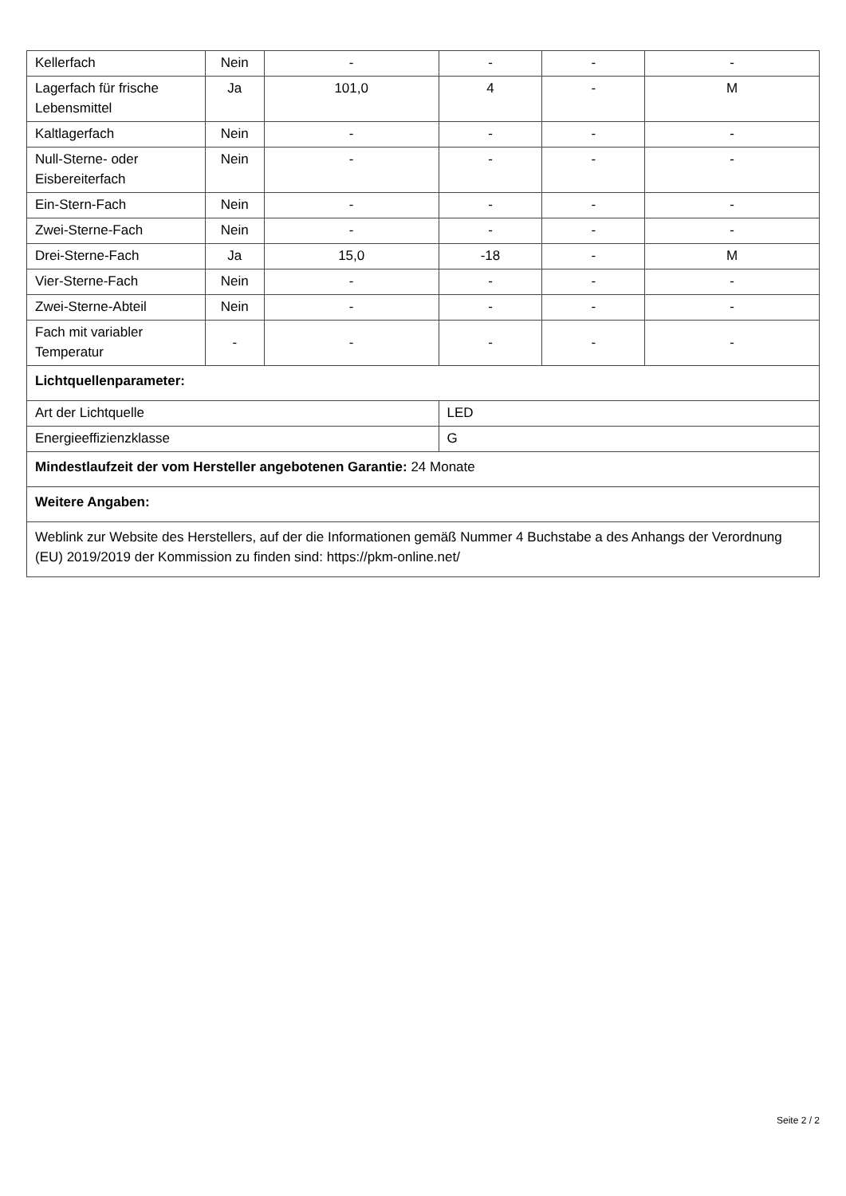| Kellerfach | Nein | - | - | - | - |
| Lagerfach für frische Lebensmittel | Ja | 101,0 | 4 | - | M |
| Kaltlagerfach | Nein | - | - | - | - |
| Null-Sterne- oder Eisbereiterfach | Nein | - | - | - | - |
| Ein-Stern-Fach | Nein | - | - | - | - |
| Zwei-Sterne-Fach | Nein | - | - | - | - |
| Drei-Sterne-Fach | Ja | 15,0 | -18 | - | M |
| Vier-Sterne-Fach | Nein | - | - | - | - |
| Zwei-Sterne-Abteil | Nein | - | - | - | - |
| Fach mit variabler Temperatur | - | - | - | - | - |
| Lichtquellenparameter: | | | | | |
| Art der Lichtquelle | | | LED | | |
| Energieeffizienzklasse | | | G | | |
| Mindestlaufzeit der vom Hersteller angebotenen Garantie: 24 Monate | | | | | |
| Weitere Angaben: | | | | | |
| Weblink zur Website des Herstellers, auf der die Informationen gemäß Nummer 4 Buchstabe a des Anhangs der Verordnung (EU) 2019/2019 der Kommission zu finden sind: https://pkm-online.net/ | | | | | |
Seite 2 / 2